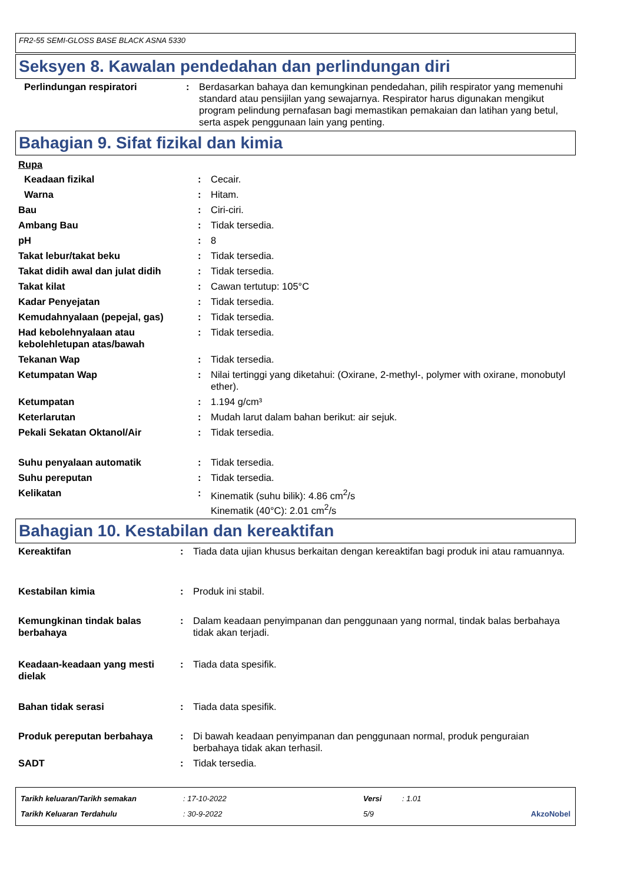FR2-55 SEMI-GLOSS BASE BLACK ASNA 5330
Seksyen 8. Kawalan pendedahan dan perlindungan diri
| Perlindungan respiratori | : | Berdasarkan bahaya dan kemungkinan pendedahan, pilih respirator yang memenuhi standard atau pensijilan yang sewajarnya. Respirator harus digunakan mengikut program pelindung pernafasan bagi memastikan pemakaian dan latihan yang betul, serta aspek penggunaan lain yang penting. |
Bahagian 9. Sifat fizikal dan kimia
Rupa
| Keadaan fizikal | : | Cecair. |
| Warna | : | Hitam. |
| Bau | : | Ciri-ciri. |
| Ambang Bau | : | Tidak tersedia. |
| pH | : | 8 |
| Takat lebur/takat beku | : | Tidak tersedia. |
| Takat didih awal dan julat didih | : | Tidak tersedia. |
| Takat kilat | : | Cawan tertutup: 105°C |
| Kadar Penyejatan | : | Tidak tersedia. |
| Kemudahnyalaan (pepejal, gas) | : | Tidak tersedia. |
| Had kebolehnyalaan atau kebolehletupan atas/bawah | : | Tidak tersedia. |
| Tekanan Wap | : | Tidak tersedia. |
| Ketumpatan Wap | : | Nilai tertinggi yang diketahui: (Oxirane, 2-methyl-, polymer with oxirane, monobutyl ether). |
| Ketumpatan | : | 1.194 g/cm³ |
| Keterlarutan | : | Mudah larut dalam bahan berikut: air sejuk. |
| Pekali Sekatan Oktanol/Air | : | Tidak tersedia. |
| Suhu penyalaan automatik | : | Tidak tersedia. |
| Suhu pereputan | : | Tidak tersedia. |
| Kelikatan | : | Kinematik (suhu bilik): 4.86 cm<sup>2</sup>/s Kinematik (40°C): 2.01 cm<sup>2</sup>/s |
Bahagian 10. Kestabilan dan kereaktifan
| Kereaktifan | : | Tiada data ujian khusus berkaitan dengan kereaktifan bagi produk ini atau ramuannya. |
| Kestabilan kimia | : | Produk ini stabil. |
| Kemungkinan tindak balas berbahaya | : | Dalam keadaan penyimpanan dan penggunaan yang normal, tindak balas berbahaya tidak akan terjadi. |
| Keadaan-keadaan yang mesti dielak | : | Tiada data spesifik. |
| Bahan tidak serasi | : | Tiada data spesifik. |
| Produk pereputan berbahaya | : | Di bawah keadaan penyimpanan dan penggunaan normal, produk penguraian berbahaya tidak akan terhasil. |
| SADT | : | Tidak tersedia. |
| Tarikh keluaran/Tarikh semakan | : 17-10-2022 | Versi | : 1.01 | |
| Tarikh Keluaran Terdahulu | : 30-9-2022 | 5/9 | | AkzoNobel |